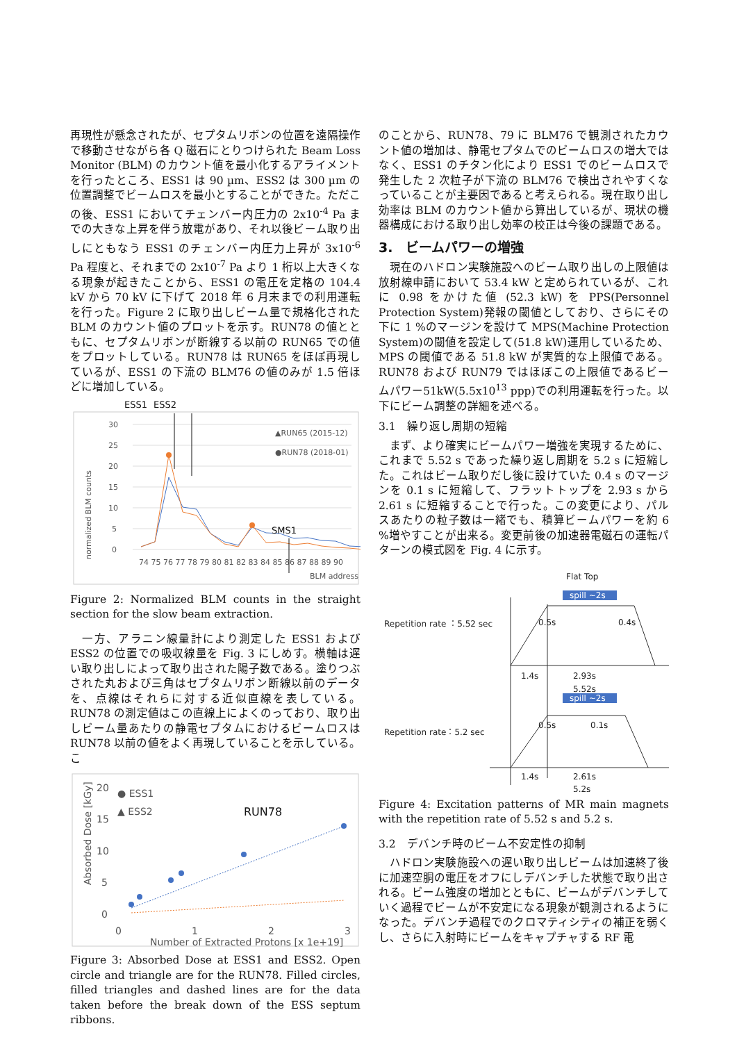再現性が懸念されたが、セプタムリボンの位置を遠隔操作で移動させながら各 Q 磁石にとりつけられた Beam Loss Monitor (BLM) のカウント値を最小化するアライメントを行ったところ、ESS1 は 90 µm、ESS2 は 300 µm の位置調整でビームロスを最小とすることができた。ただこの後、ESS1 においてチェンバー内圧力の 2x10<sup>-4</sup> Pa までの大きな上昇を伴う放電があり、それ以後ビーム取り出しにともなう ESS1 のチェンバー内圧力上昇が 3x10<sup>-6</sup> Pa 程度と、それまでの 2x10<sup>-7</sup> Pa より 1 桁以上大きくなる現象が起きたことから、ESS1 の電圧を定格の 104.4 kV から 70 kV に下げて 2018 年 6 月末までの利用運転を行った。Figure 2 に取り出しビーム量で規格化された BLM のカウント値のプロットを示す。RUN78 の値とともに、セプタムリボンが断線する以前の RUN65 での値をプロットしている。RUN78 は RUN65 をほぼ再現しているが、ESS1 の下流の BLM76 の値のみが 1.5 倍ほどに増加している。
ESS1
ESS2
normalized BLM counts
30
25
20
15
10
5
0
74 75 76 77 78 79 80 81 82 83 84 85 86 87 88 89 90
BLM address
SMS1
▲RUN65 (2015-12)
●RUN78 (2018-01)
Figure 2: Normalized BLM counts in the straight section for the slow beam extraction.
　一方、アラニン線量計により測定した ESS1 および ESS2 の位置での吸収線量を Fig. 3 にしめす。横軸は遅い取り出しによって取り出された陽子数である。塗りつぶされた丸および三角はセプタムリボン断線以前のデータを、点線はそれらに対する近似直線を表している。RUN78 の測定値はこの直線上によくのっており、取り出しビーム量あたりの静電セプタムにおけるビームロスは RUN78 以前の値をよく再現していることを示している。こ
Absorbed Dose [kGy]
20
15
10
5
0
● ESS1
▲ ESS2
RUN78
0
1
2
3
Number of Extracted Protons [x 1e+19]
Figure 3: Absorbed Dose at ESS1 and ESS2. Open circle and triangle are for the RUN78. Filled circles, filled triangles and dashed lines are for the data taken before the break down of the ESS septum ribbons.
のことから、RUN78、79 に BLM76 で観測されたカウント値の増加は、静電セプタムでのビームロスの増大ではなく、ESS1 のチタン化により ESS1 でのビームロスで発生した 2 次粒子が下流の BLM76 で検出されやすくなっていることが主要因であると考えられる。現在取り出し効率は BLM のカウント値から算出しているが、現状の機器構成における取り出し効率の校正は今後の課題である。
3.　ビームパワーの増強
　現在のハドロン実験施設へのビーム取り出しの上限値は放射線申請において 53.4 kW と定められているが、これに 0.98 をかけた値 (52.3 kW) を PPS(Personnel Protection System)発報の閾値としており、さらにその下に 1 %のマージンを設けて MPS(Machine Protection System)の閾値を設定して(51.8 kW)運用しているため、MPS の閾値である 51.8 kW が実質的な上限値である。RUN78 および RUN79 ではほぼこの上限値であるビームパワー51kW(5.5x10<sup>13</sup> ppp)での利用運転を行った。以下にビーム調整の詳細を述べる。
3.1　繰り返し周期の短縮
　まず、より確実にビームパワー増強を実現するために、これまで 5.52 s であった繰り返し周期を 5.2 s に短縮した。これはビーム取りだし後に設けていた 0.4 s のマージンを 0.1 s に短縮して、フラットトップを 2.93 s から 2.61 s に短縮することで行った。この変更により、パルスあたりの粒子数は一緒でも、積算ビームパワーを約 6 %増やすことが出来る。変更前後の加速器電磁石の運転パターンの模式図を Fig. 4 に示す。
Flat Top
spill ~2s
Repetition rate ：5.52 sec
0.5s
0.4s
1.4s
2.93s
5.52s
spill ~2s
Repetition rate：5.2 sec
0.5s
0.1s
1.4s
2.61s
5.2s
Figure 4: Excitation patterns of MR main magnets with the repetition rate of 5.52 s and 5.2 s.
3.2　デバンチ時のビーム不安定性の抑制
　ハドロン実験施設への遅い取り出しビームは加速終了後に加速空胴の電圧をオフにしデバンチした状態で取り出される。ビーム強度の増加とともに、ビームがデバンチしていく過程でビームが不安定になる現象が観測されるようになった。デバンチ過程でのクロマティシティの補正を弱くし、さらに入射時にビームをキャプチャする RF 電